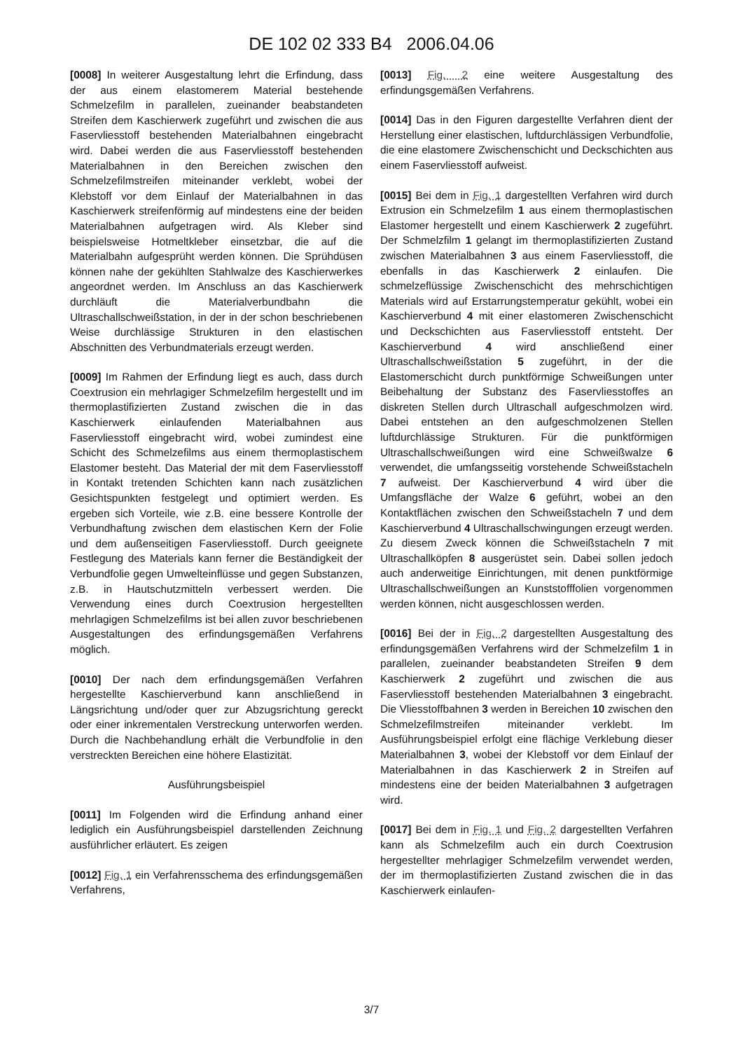DE 102 02 333 B4 2006.04.06
[0008] In weiterer Ausgestaltung lehrt die Erfindung, dass der aus einem elastomerem Material bestehende Schmelzefilm in parallelen, zueinander beabstandeten Streifen dem Kaschierwerk zugeführt und zwischen die aus Faservliesstoff bestehenden Materialbahnen eingebracht wird. Dabei werden die aus Faservliesstoff bestehenden Materialbahnen in den Bereichen zwischen den Schmelzefilmstreifen miteinander verklebt, wobei der Klebstoff vor dem Einlauf der Materialbahnen in das Kaschierwerk streifenförmig auf mindestens eine der beiden Materialbahnen aufgetragen wird. Als Kleber sind beispielsweise Hotmeltkleber einsetzbar, die auf die Materialbahn aufgesprüht werden können. Die Sprühdüsen können nahe der gekühlten Stahlwalze des Kaschierwerkes angeordnet werden. Im Anschluss an das Kaschierwerk durchläuft die Materialverbundbahn die Ultraschallschweißstation, in der in der schon beschriebenen Weise durchlässige Strukturen in den elastischen Abschnitten des Verbundmaterials erzeugt werden.
[0009] Im Rahmen der Erfindung liegt es auch, dass durch Coextrusion ein mehrlagiger Schmelzefilm hergestellt und im thermoplastifizierten Zustand zwischen die in das Kaschierwerk einlaufenden Materialbahnen aus Faservliesstoff eingebracht wird, wobei zumindest eine Schicht des Schmelzefilms aus einem thermoplastischem Elastomer besteht. Das Material der mit dem Faservliesstoff in Kontakt tretenden Schichten kann nach zusätzlichen Gesichtspunkten festgelegt und optimiert werden. Es ergeben sich Vorteile, wie z.B. eine bessere Kontrolle der Verbundhaftung zwischen dem elastischen Kern der Folie und dem außenseitigen Faservliesstoff. Durch geeignete Festlegung des Materials kann ferner die Beständigkeit der Verbundfolie gegen Umwelteinflüsse und gegen Substanzen, z.B. in Hautschutzmitteln verbessert werden. Die Verwendung eines durch Coextrusion hergestellten mehrlagigen Schmelzefilms ist bei allen zuvor beschriebenen Ausgestaltungen des erfindungsgemäßen Verfahrens möglich.
[0010] Der nach dem erfindungsgemäßen Verfahren hergestellte Kaschierverbund kann anschließend in Längsrichtung und/oder quer zur Abzugsrichtung gereckt oder einer inkrementalen Verstreckung unterworfen werden. Durch die Nachbehandlung erhält die Verbundfolie in den verstreckten Bereichen eine höhere Elastizität.
Ausführungsbeispiel
[0011] Im Folgenden wird die Erfindung anhand einer lediglich ein Ausführungsbeispiel darstellenden Zeichnung ausführlicher erläutert. Es zeigen
[0012] Fig. 1 ein Verfahrensschema des erfindungsgemäßen Verfahrens,
[0013] Fig. 2 eine weitere Ausgestaltung des erfindungsgemäßen Verfahrens.
[0014] Das in den Figuren dargestellte Verfahren dient der Herstellung einer elastischen, luftdurchlässigen Verbundfolie, die eine elastomere Zwischenschicht und Deckschichten aus einem Faservliesstoff aufweist.
[0015] Bei dem in Fig. 1 dargestellten Verfahren wird durch Extrusion ein Schmelzefilm 1 aus einem thermoplastischen Elastomer hergestellt und einem Kaschierwerk 2 zugeführt. Der Schmelzfilm 1 gelangt im thermoplastifizierten Zustand zwischen Materialbahnen 3 aus einem Faservliesstoff, die ebenfalls in das Kaschierwerk 2 einlaufen. Die schmelzeflüssige Zwischenschicht des mehrschichtigen Materials wird auf Erstarrungstemperatur gekühlt, wobei ein Kaschierverbund 4 mit einer elastomeren Zwischenschicht und Deckschichten aus Faservliesstoff entsteht. Der Kaschierverbund 4 wird anschließend einer Ultraschallschweißstation 5 zugeführt, in der die Elastomerschicht durch punktförmige Schweißungen unter Beibehaltung der Substanz des Faservliesstoffes an diskreten Stellen durch Ultraschall aufgeschmolzen wird. Dabei entstehen an den aufgeschmolzenen Stellen luftdurchlässige Strukturen. Für die punktförmigen Ultraschallschweißungen wird eine Schweißwalze 6 verwendet, die umfangsseitig vorstehende Schweißstacheln 7 aufweist. Der Kaschierverbund 4 wird über die Umfangsfläche der Walze 6 geführt, wobei an den Kontaktflächen zwischen den Schweißstacheln 7 und dem Kaschierverbund 4 Ultraschallschwingungen erzeugt werden. Zu diesem Zweck können die Schweißstacheln 7 mit Ultraschallköpfen 8 ausgerüstet sein. Dabei sollen jedoch auch anderweitige Einrichtungen, mit denen punktförmige Ultraschallschweißungen an Kunststofffolien vorgenommen werden können, nicht ausgeschlossen werden.
[0016] Bei der in Fig. 2 dargestellten Ausgestaltung des erfindungsgemäßen Verfahrens wird der Schmelzefilm 1 in parallelen, zueinander beabstandeten Streifen 9 dem Kaschierwerk 2 zugeführt und zwischen die aus Faservliesstoff bestehenden Materialbahnen 3 eingebracht. Die Vliesstoffbahnen 3 werden in Bereichen 10 zwischen den Schmelzefilmstreifen miteinander verklebt. Im Ausführungsbeispiel erfolgt eine flächige Verklebung dieser Materialbahnen 3, wobei der Klebstoff vor dem Einlauf der Materialbahnen in das Kaschierwerk 2 in Streifen auf mindestens eine der beiden Materialbahnen 3 aufgetragen wird.
[0017] Bei dem in Fig. 1 und Fig. 2 dargestellten Verfahren kann als Schmelzefilm auch ein durch Coextrusion hergestellter mehrlagiger Schmelzefilm verwendet werden, der im thermoplastifizierten Zustand zwischen die in das Kaschierwerk einlaufen-
3/7